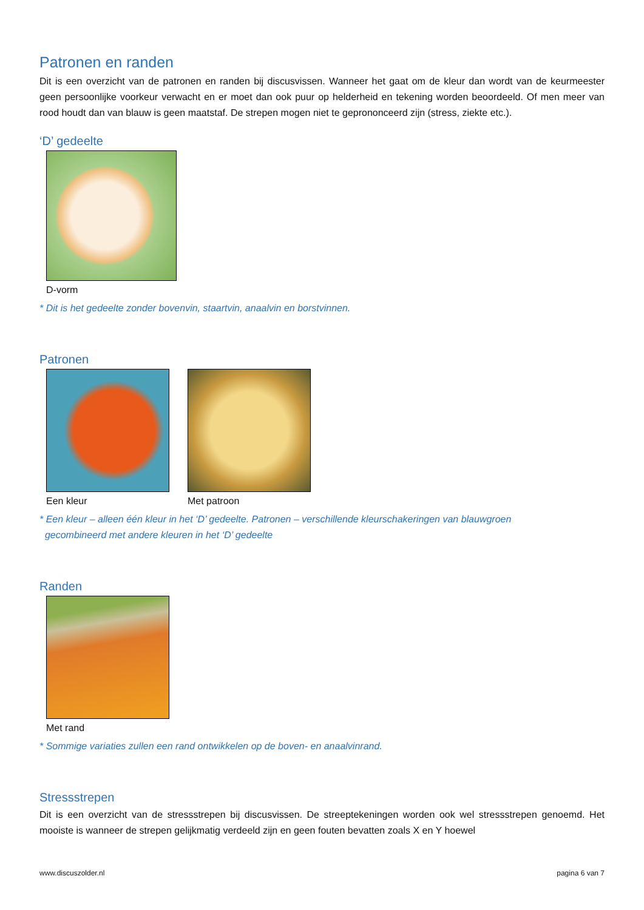Patronen en randen
Dit is een overzicht van de patronen en randen bij discusvissen. Wanneer het gaat om de kleur dan wordt van de keurmeester geen persoonlijke voorkeur verwacht en er moet dan ook puur op helderheid en tekening worden beoordeeld. Of men meer van rood houdt dan van blauw is geen maatstaf. De strepen mogen niet te geprononceerd zijn (stress, ziekte etc.).
‘D’ gedeelte
D-vorm
* Dit is het gedeelte zonder bovenvin, staartvin, anaalvin en borstvinnen.
Patronen
Een kleur Met patroon
* Een kleur – alleen één kleur in het ‘D’ gedeelte. Patronen – verschillende kleurschakeringen van blauwgroen
gecombineerd met andere kleuren in het ‘D’ gedeelte
Randen
Met rand
* Sommige variaties zullen een rand ontwikkelen op de boven- en anaalvinrand.
Stressstrepen
Dit is een overzicht van de stressstrepen bij discusvissen. De streeptekeningen worden ook wel stressstrepen genoemd. Het mooiste is wanneer de strepen gelijkmatig verdeeld zijn en geen fouten bevatten zoals X en Y hoewel
www.discuszolder.nl pagina 6 van 7